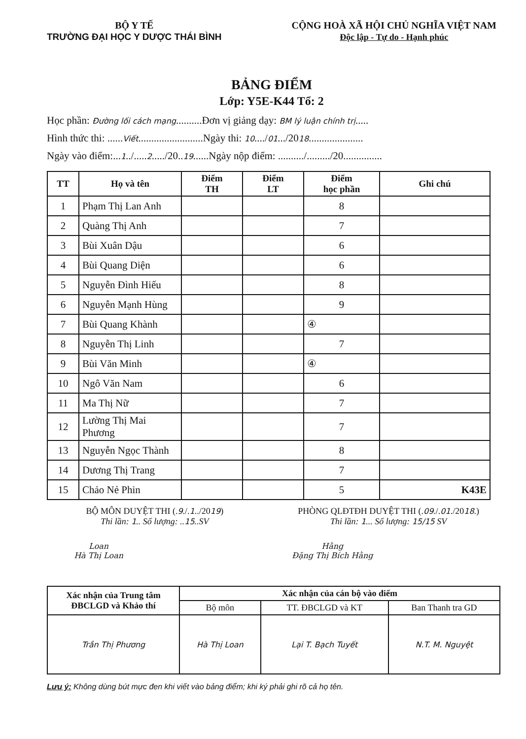BỘ Y TẾ
TRƯỜNG ĐẠI HỌC Y DƯỢC THÁI BÌNH
CỘNG HOÀ XÃ HỘI CHỦ NGHĨA VIỆT NAM
Độc lập - Tự do - Hạnh phúc
BẢNG ĐIỂM
Lớp: Y5E-K44 Tổ: 2
Học phần: Đường lối cách mạng..........Đơn vị giảng dạy: BM lý luận chính trị.....
Hình thức thi: ......Viết.........................Ngày thi: 10..../01.../2018.....................
Ngày vào điểm:...1../.....2...../20..19......Ngày nộp điểm: ........../........./20...............
| TT | Họ và tên | Điểm TH | Điểm LT | Điểm học phần | Ghi chú |
| --- | --- | --- | --- | --- | --- |
| 1 | Phạm Thị Lan Anh | | | 8 | |
| 2 | Quàng Thị Anh | | | 7 | |
| 3 | Bùi Xuân Dậu | | | 6 | |
| 4 | Bùi Quang Diện | | | 6 | |
| 5 | Nguyễn Đình Hiếu | | | 8 | |
| 6 | Nguyễn Mạnh Hùng | | | 9 | |
| 7 | Bùi Quang Khành | | | ④ | |
| 8 | Nguyễn Thị Linh | | | 7 | |
| 9 | Bùi Văn Minh | | | ④ | |
| 10 | Ngô Văn Nam | | | 6 | |
| 11 | Ma Thị Nữ | | | 7 | |
| 12 | Lường Thị Mai Phương | | | 7 | |
| 13 | Nguyễn Ngọc Thành | | | 8 | |
| 14 | Dương Thị Trang | | | 7 | |
| 15 | Chảo Nẻ Phin | | | 5 | K43E |
BỘ MÔN DUYỆT THI (.9./.1../2019)
Thi lần: 1.. Số lượng: ..15..SV
Loan
Hà Thị Loan
PHÒNG QLĐTĐH DUYỆT THI (.09./.01./2018.)
Thi lần: 1... Số lượng: 15/15 SV
Hằng
Đặng Thị Bích Hằng
| Xác nhận của Trung tâm ĐBCLGD và Khảo thí | Xác nhận của cán bộ vào điểm | | |
| --- | --- | --- | --- |
| | Bộ môn | TT. ĐBCLGD và KT | Ban Thanh tra GD |
| Trần Thị Phương | Hà Thị Loan | Lại T. Bạch Tuyết | N.T. M. Nguyệt |
Lưu ý: Không dùng bút mực đen khi viết vào bảng điểm; khi ký phải ghi rõ cả họ tên.